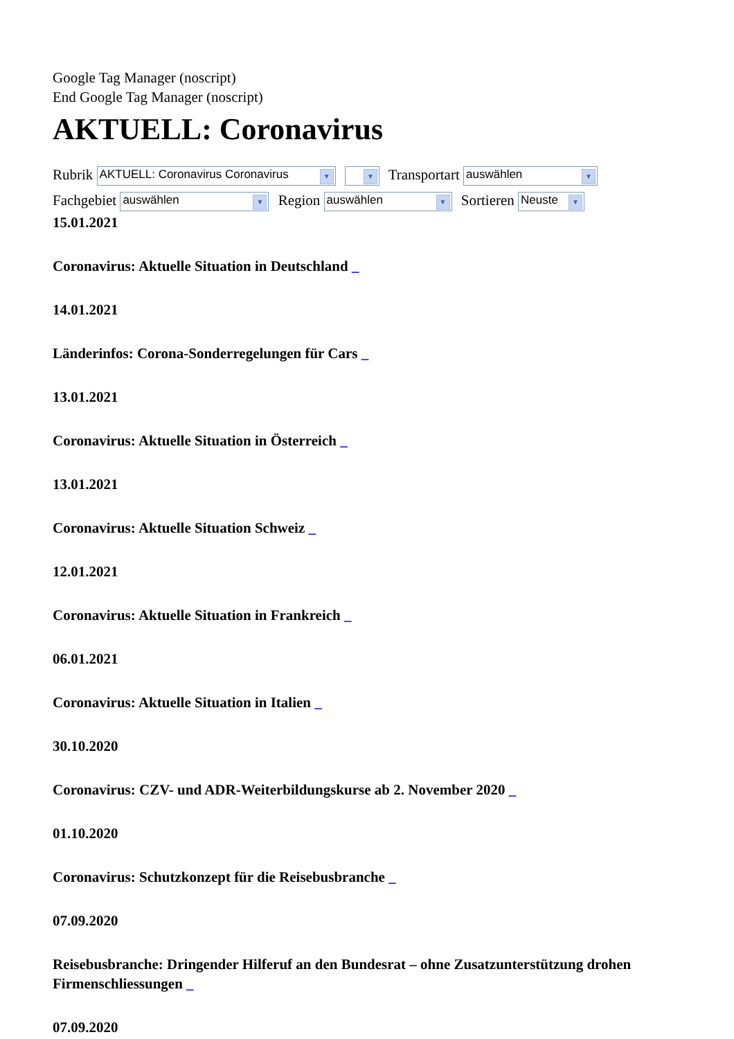Google Tag Manager (noscript)
End Google Tag Manager (noscript)
AKTUELL: Coronavirus
Rubrik AKTUELL: Coronavirus Coronavirus ▼ ▼ Transportart auswählen ▼
Fachgebiet auswählen ▼ Region auswählen ▼ Sortieren Neuste ▼
15.01.2021
Coronavirus: Aktuelle Situation in Deutschland _
14.01.2021
Länderinfos: Corona-Sonderregelungen für Cars _
13.01.2021
Coronavirus: Aktuelle Situation in Österreich _
13.01.2021
Coronavirus: Aktuelle Situation Schweiz _
12.01.2021
Coronavirus: Aktuelle Situation in Frankreich _
06.01.2021
Coronavirus: Aktuelle Situation in Italien _
30.10.2020
Coronavirus: CZV- und ADR-Weiterbildungskurse ab 2. November 2020 _
01.10.2020
Coronavirus: Schutzkonzept für die Reisebusbranche _
07.09.2020
Reisebusbranche: Dringender Hilferuf an den Bundesrat – ohne Zusatzunterstützung drohen Firmenschliessungen _
07.09.2020